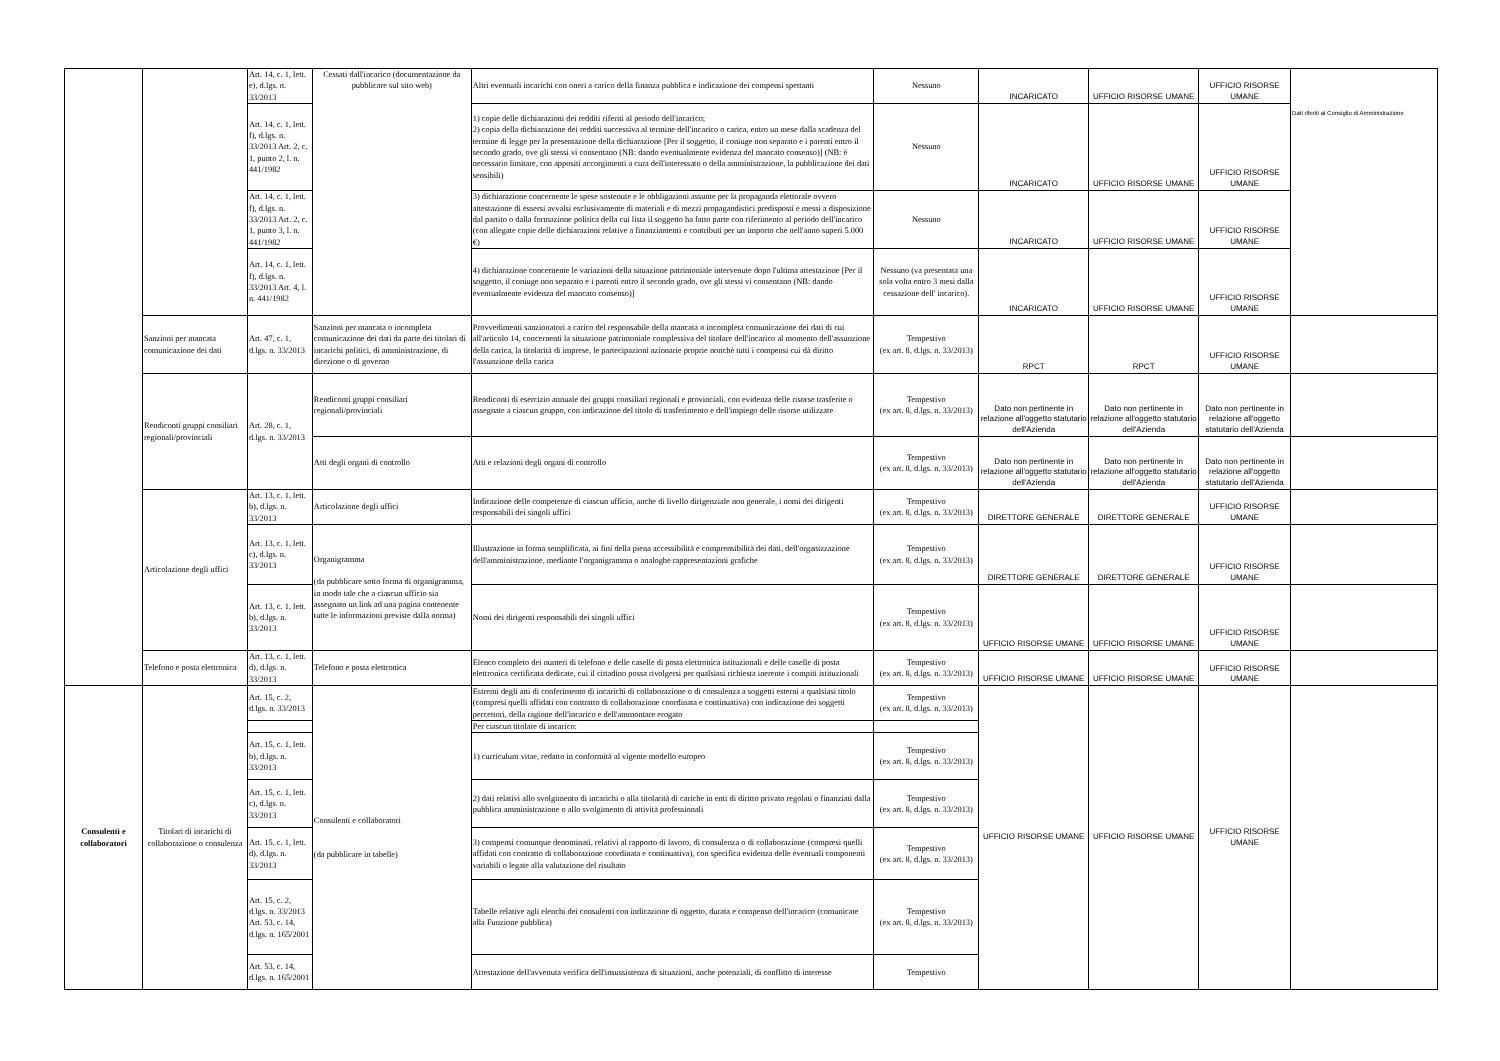| | | Art. 14, c. 1, lett. e), d.lgs. n. 33/2013 | Cessati dall'incarico (documentazione da pubblicare sul sito web) | Altri eventuali incarichi con oneri a carico della finanza pubblica e indicazione dei compensi spettanti | Nessuno | INCARICATO | UFFICIO RISORSE UMANE | UFFICIO RISORSE UMANE | Dati riferiti al Consiglio di Amministrazione |
| | | Art. 14, c. 1, lett. f), d.lgs. n. 33/2013 Art. 2, c. 1, punto 2, l. n. 441/1982 | | 1) copie delle dichiarazioni dei redditi riferiti al periodo dell'incarico; 2) copia della dichiarazione dei redditi successiva al termine dell'incarico o carica, entro un mese dalla scadenza del termine di legge per la presentazione della dichiarazione [Per il soggetto, il coniuge non separato e i parenti entro il secondo grado, ove gli stessi vi consentano (NB: dando eventualmente evidenza del mancato consenso)] (NB: è necessario limitare, con appositi accorgimenti a cura dell'interessato o della amministrazione, la pubblicazione dei dati sensibili) | Nessuno | INCARICATO | UFFICIO RISORSE UMANE | UFFICIO RISORSE UMANE | |
| | | Art. 14, c. 1, lett. f), d.lgs. n. 33/2013 Art. 2, c. 1, punto 3, l. n. 441/1982 | | 3) dichiarazione concernente le spese sostenute e le obbligazioni assunte per la propaganda elettorale ovvero attestazione di essersi avvalsi esclusivamente di materiali e di mezzi propagandistici predisposti e messi a disposizione dal partito o dalla formazione politica della cui lista il soggetto ha fatto parte con riferimento al periodo dell'incarico (con allegate copie delle dichiarazioni relative a finanziamenti e contributi per un importo che nell'anno superi 5.000 €) | Nessuno | INCARICATO | UFFICIO RISORSE UMANE | UFFICIO RISORSE UMANE | |
| | | Art. 14, c. 1, lett. f), d.lgs. n. 33/2013 Art. 4, l. n. 441/1982 | | 4) dichiarazione concernente le variazioni della situazione patrimoniale intervenute dopo l'ultima attestazione [Per il soggetto, il coniuge non separato e i parenti entro il secondo grado, ove gli stessi vi consentano (NB: dando eventualmente evidenza del mancato consenso)] | Nessuno (va presentata una sola volta entro 3 mesi dalla cessazione dell' incarico). | INCARICATO | UFFICIO RISORSE UMANE | UFFICIO RISORSE UMANE | |
| | Sanzioni per mancata comunicazione dei dati | Art. 47, c. 1, d.lgs. n. 33/2013 | Sanzioni per mancata o incompleta comunicazione dei dati da parte dei titolari di incarichi politici, di amministrazione, di direzione o di governo | Provvedimenti sanzionatori a carico del responsabile della mancata o incompleta comunicazione dei dati di cui all'articolo 14, concernenti la situazione patrimoniale complessiva del titolare dell'incarico al momento dell'assunzione della carica, la titolarità di imprese, le partecipazioni azionarie proprie nonchè tutti i compensi cui dà diritto l'assunzione della carica | Tempestivo (ex art. 8, d.lgs. n. 33/2013) | RPCT | RPCT | UFFICIO RISORSE UMANE | |
| | Rendiconti gruppi consiliari regionali/provinciali | Art. 28, c. 1, d.lgs. n. 33/2013 | Rendiconti gruppi consiliari regionali/provinciali | Rendiconti di esercizio annuale dei gruppi consiliari regionali e provinciali, con evidenza delle risorse trasferite o assegnate a ciascun gruppo, con indicazione del titolo di trasferimento e dell'impiego delle risorse utilizzate | Tempestivo (ex art. 8, d.lgs. n. 33/2013) | Dato non pertinente in relazione all'oggetto statutario dell'Azienda | Dato non pertinente in relazione all'oggetto statutario dell'Azienda | Dato non pertinente in relazione all'oggetto statutario dell'Azienda | |
| | | | Atti degli organi di controllo | Atti e relazioni degli organi di controllo | Tempestivo (ex art. 8, d.lgs. n. 33/2013) | Dato non pertinente in relazione all'oggetto statutario dell'Azienda | Dato non pertinente in relazione all'oggetto statutario dell'Azienda | Dato non pertinente in relazione all'oggetto statutario dell'Azienda | |
| | Articolazione degli uffici | Art. 13, c. 1, lett. b), d.lgs. n. 33/2013 | Articolazione degli uffici | Indicazione delle competenze di ciascun ufficio, anche di livello dirigenziale non generale, i nomi dei dirigenti responsabili dei singoli uffici | Tempestivo (ex art. 8, d.lgs. n. 33/2013) | DIRETTORE GENERALE | DIRETTORE GENERALE | UFFICIO RISORSE UMANE | |
| | | Art. 13, c. 1, lett. c), d.lgs. n. 33/2013 | Organigramma (da pubblicare sotto forma di organigramma, in modo tale che a ciascun ufficio sia assegnato un link ad una pagina contenente tutte le informazioni previste dalla norma) | Illustrazione in forma semplificata, ai fini della piena accessibilità e comprensibilità dei dati, dell'organizzazione dell'amministrazione, mediante l'organigramma o analoghe rappresentazioni grafiche | Tempestivo (ex art. 8, d.lgs. n. 33/2013) | DIRETTORE GENERALE | DIRETTORE GENERALE | UFFICIO RISORSE UMANE | |
| | | Art. 13, c. 1, lett. b), d.lgs. n. 33/2013 | | Nomi dei dirigenti responsabili dei singoli uffici | Tempestivo (ex art. 8, d.lgs. n. 33/2013) | UFFICIO RISORSE UMANE | UFFICIO RISORSE UMANE | UFFICIO RISORSE UMANE | |
| | Telefono e posta elettronica | Art. 13, c. 1, lett. d), d.lgs. n. 33/2013 | Telefono e posta elettronica | Elenco completo dei numeri di telefono e delle caselle di posta elettronica istituzionali e delle caselle di posta elettronica certificata dedicate, cui il cittadino possa rivolgersi per qualsiasi richiesta inerente i compiti istituzionali | Tempestivo (ex art. 8, d.lgs. n. 33/2013) | UFFICIO RISORSE UMANE | UFFICIO RISORSE UMANE | UFFICIO RISORSE UMANE | |
| Consulenti e collaboratori | Titolari di incarichi di collaborazione o consulenza | Art. 15, c. 2, d.lgs. n. 33/2013 | Consulenti e collaboratori (da pubblicare in tabelle) | Estremi degli atti di conferimento di incarichi di collaborazione o di consulenza a soggetti esterni a qualsiasi titolo (compresi quelli affidati con contratto di collaborazione coordinata e continuativa) con indicazione dei soggetti percettori, della ragione dell'incarico e dell'ammontare erogato | Tempestivo (ex art. 8, d.lgs. n. 33/2013) | UFFICIO RISORSE UMANE | UFFICIO RISORSE UMANE | UFFICIO RISORSE UMANE | |
| | | | | Per ciascun titolare di incarico: | | | | | |
| | | Art. 15, c. 1, lett. b), d.lgs. n. 33/2013 | | 1) curriculum vitae, redatto in conformità al vigente modello europeo | Tempestivo (ex art. 8, d.lgs. n. 33/2013) | | | | |
| | | Art. 15, c. 1, lett. c), d.lgs. n. 33/2013 | | 2) dati relativi allo svolgimento di incarichi o alla titolarità di cariche in enti di diritto privato regolati o finanziati dalla pubblica amministrazione o allo svolgimento di attività professionali | Tempestivo (ex art. 8, d.lgs. n. 33/2013) | | | | |
| | | Art. 15, c. 1, lett. d), d.lgs. n. 33/2013 | | 3) compensi comunque denominati, relativi al rapporto di lavoro, di consulenza o di collaborazione (compresi quelli affidati con contratto di collaborazione coordinata e continuativa), con specifica evidenza delle eventuali componenti variabili o legate alla valutazione del risultato | Tempestivo (ex art. 8, d.lgs. n. 33/2013) | | | | |
| | | Art. 15, c. 2, d.lgs. n. 33/2013 Art. 53, c. 14, d.lgs. n. 165/2001 | | Tabelle relative agli elenchi dei consulenti con indicazione di oggetto, durata e compenso dell'incarico (comunicate alla Funzione pubblica) | Tempestivo (ex art. 8, d.lgs. n. 33/2013) | | | | |
| | | Art. 53, c. 14, d.lgs. n. 165/2001 | | Attestazione dell'avvenuta verifica dell'insussistenza di situazioni, anche potenziali, di conflitto di interesse | Tempestivo | | | | |